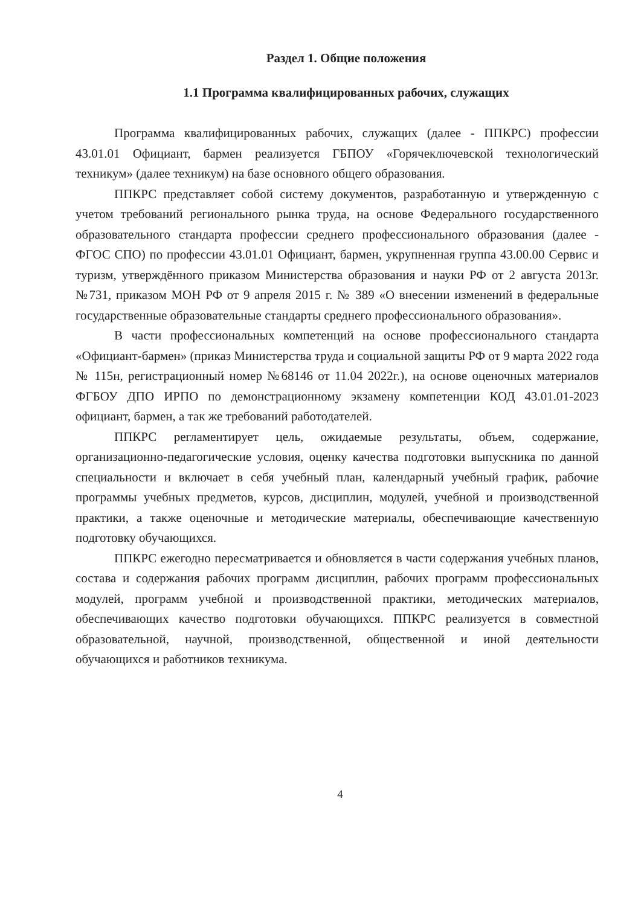Раздел 1. Общие положения
1.1 Программа квалифицированных рабочих, служащих
Программа квалифицированных рабочих, служащих (далее - ППКРС) профессии 43.01.01 Официант, бармен реализуется ГБПОУ «Горячеключевской технологический техникум» (далее техникум) на базе основного общего образования.
ППКРС представляет собой систему документов, разработанную и утвержденную с учетом требований регионального рынка труда, на основе Федерального государственного образовательного стандарта профессии среднего профессионального образования (далее - ФГОС СПО) по профессии 43.01.01 Официант, бармен, укрупненная группа 43.00.00 Сервис и туризм, утверждённого приказом Министерства образования и науки РФ от 2 августа 2013г. №731, приказом МОН РФ от 9 апреля 2015 г. № 389 «О внесении изменений в федеральные государственные образовательные стандарты среднего профессионального образования».
В части профессиональных компетенций на основе профессионального стандарта «Официант-бармен» (приказ Министерства труда и социальной защиты РФ от 9 марта 2022 года № 115н, регистрационный номер №68146 от 11.04 2022г.), на основе оценочных материалов ФГБОУ ДПО ИРПО по демонстрационному экзамену компетенции КОД 43.01.01-2023 официант, бармен, а так же требований работодателей.
ППКРС регламентирует цель, ожидаемые результаты, объем, содержание, организационно-педагогические условия, оценку качества подготовки выпускника по данной специальности и включает в себя учебный план, календарный учебный график, рабочие программы учебных предметов, курсов, дисциплин, модулей, учебной и производственной практики, а также оценочные и методические материалы, обеспечивающие качественную подготовку обучающихся.
ППКРС ежегодно пересматривается и обновляется в части содержания учебных планов, состава и содержания рабочих программ дисциплин, рабочих программ профессиональных модулей, программ учебной и производственной практики, методических материалов, обеспечивающих качество подготовки обучающихся. ППКРС реализуется в совместной образовательной, научной, производственной, общественной и иной деятельности обучающихся и работников техникума.
4